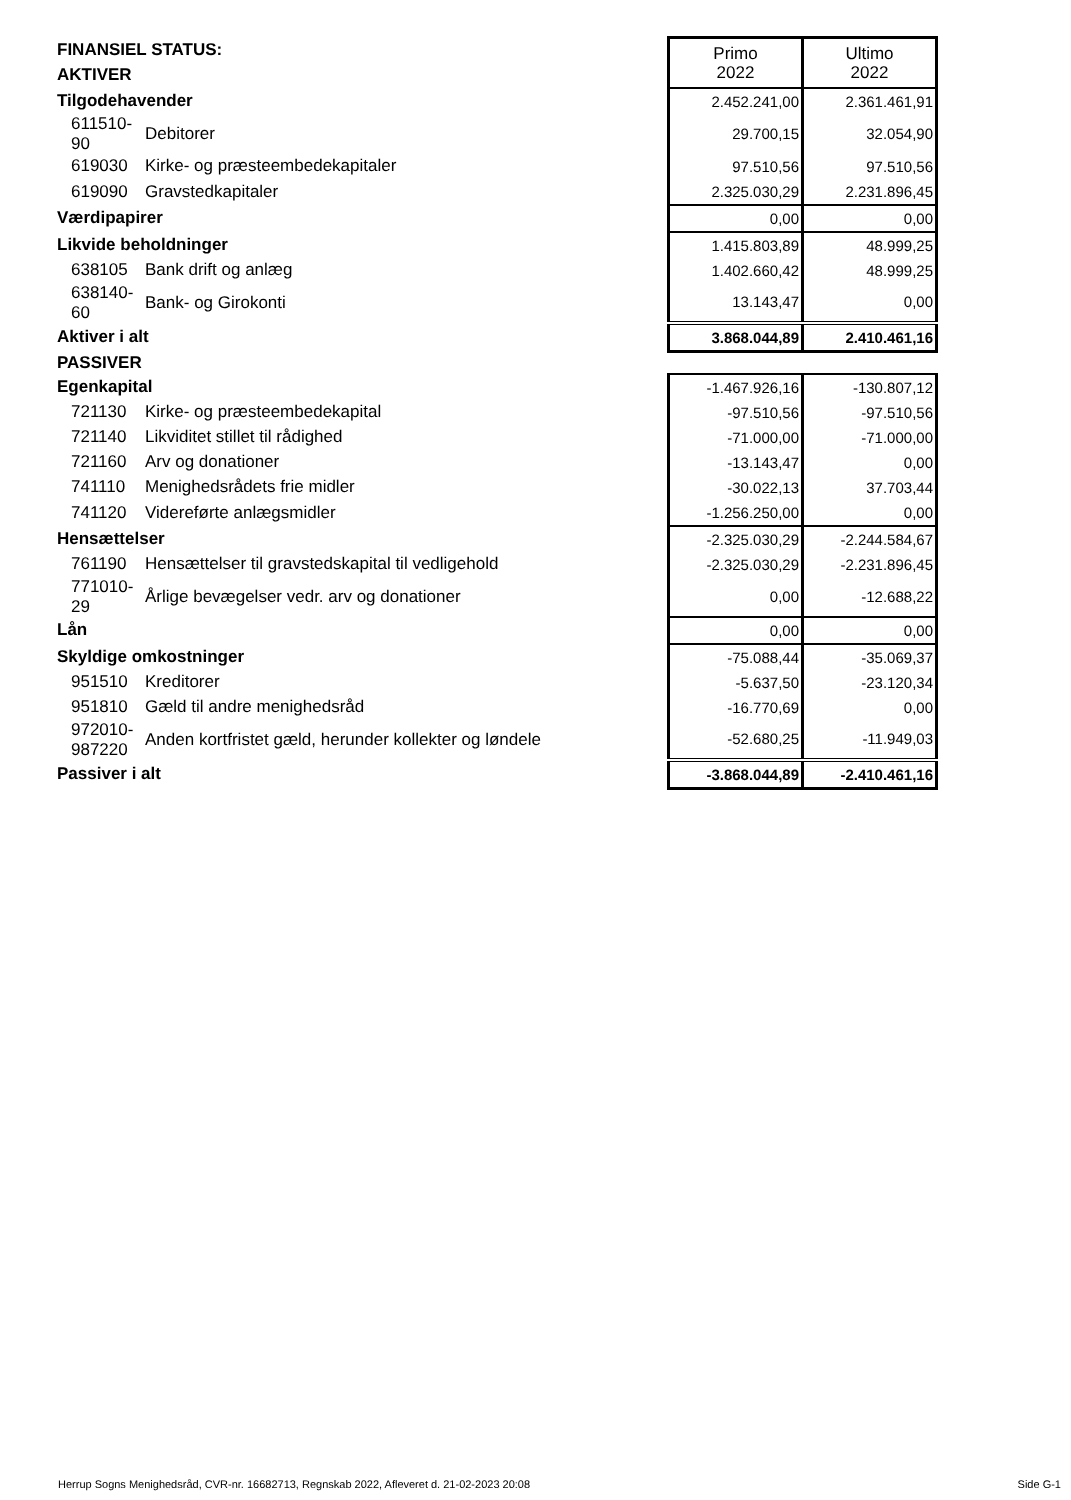| FINANSIEL STATUS: | | Primo 2022 | Ultimo 2022 |
| AKTIVER | | | |
| Tilgodehavender | | 2.452.241,00 | 2.361.461,91 |
| 611510-90 | Debitorer | 29.700,15 | 32.054,90 |
| 619030 | Kirke- og præsteembedekapitaler | 97.510,56 | 97.510,56 |
| 619090 | Gravstedkapitaler | 2.325.030,29 | 2.231.896,45 |
| Værdipapirer | | 0,00 | 0,00 |
| Likvide beholdninger | | 1.415.803,89 | 48.999,25 |
| 638105 | Bank drift og anlæg | 1.402.660,42 | 48.999,25 |
| 638140-60 | Bank- og Girokonti | 13.143,47 | 0,00 |
| Aktiver i alt | | 3.868.044,89 | 2.410.461,16 |
| PASSIVER | | | |
| Egenkapital | | -1.467.926,16 | -130.807,12 |
| 721130 | Kirke- og præsteembedekapital | -97.510,56 | -97.510,56 |
| 721140 | Likviditet stillet til rådighed | -71.000,00 | -71.000,00 |
| 721160 | Arv og donationer | -13.143,47 | 0,00 |
| 741110 | Menighedsrådets frie midler | -30.022,13 | 37.703,44 |
| 741120 | Videreførte anlægsmidler | -1.256.250,00 | 0,00 |
| Hensættelser | | -2.325.030,29 | -2.244.584,67 |
| 761190 | Hensættelser til gravstedskapital til vedligehold | -2.325.030,29 | -2.231.896,45 |
| 771010-29 | Årlige bevægelser vedr. arv og donationer | 0,00 | -12.688,22 |
| Lån | | 0,00 | 0,00 |
| Skyldige omkostninger | | -75.088,44 | -35.069,37 |
| 951510 | Kreditorer | -5.637,50 | -23.120,34 |
| 951810 | Gæld til andre menighedsråd | -16.770,69 | 0,00 |
| 972010-987220 | Anden kortfristet gæld, herunder kollekter og løndele | -52.680,25 | -11.949,03 |
| Passiver i alt | | -3.868.044,89 | -2.410.461,16 |
Herrup Sogns Menighedsråd, CVR-nr. 16682713, Regnskab 2022, Afleveret d. 21-02-2023 20:08 Side G-1